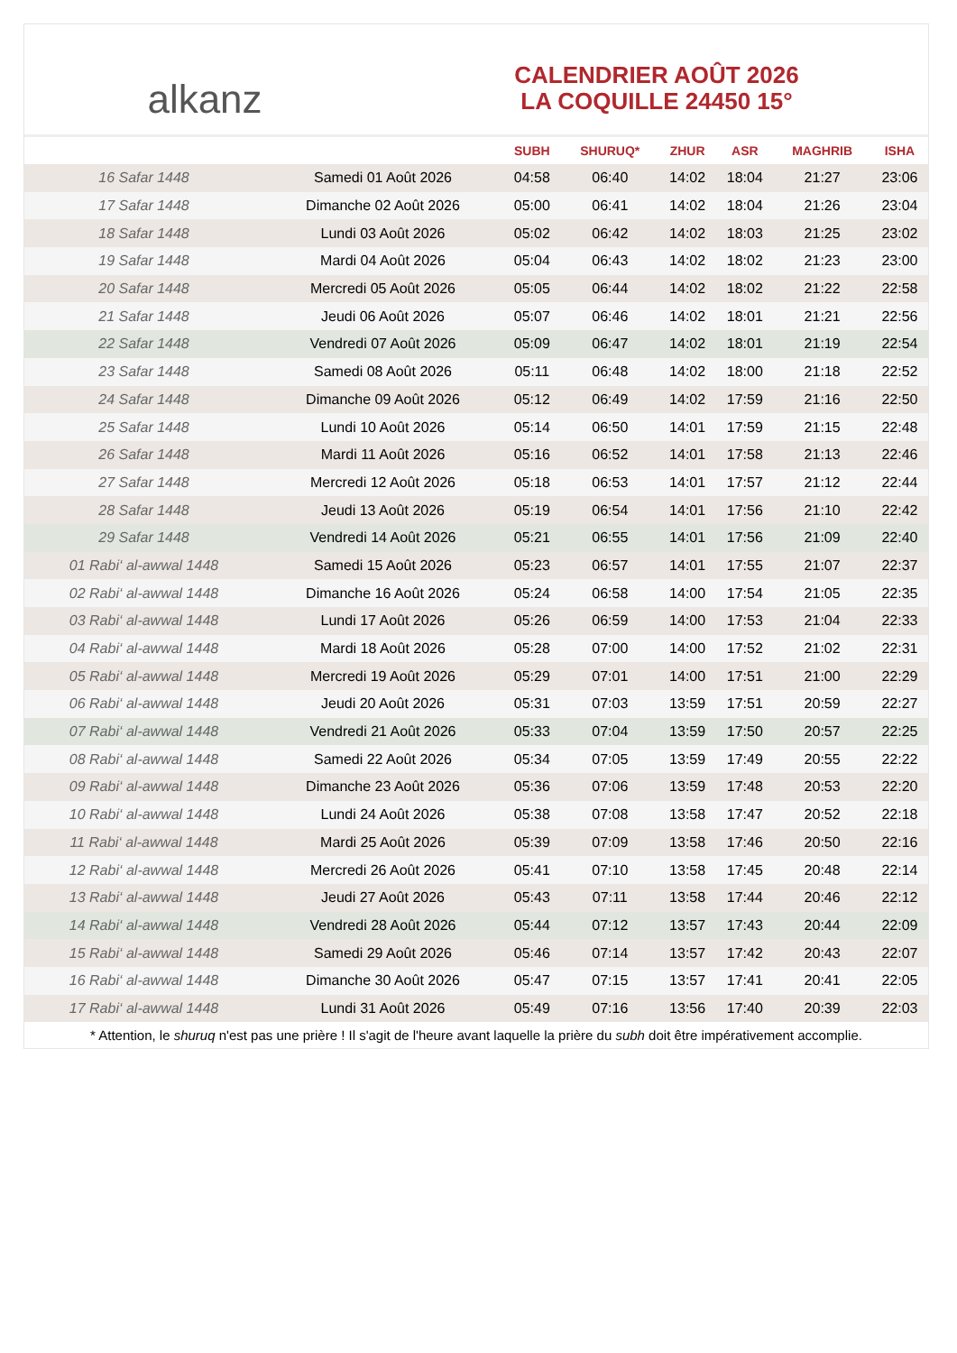alkanz
CALENDRIER AOÛT 2026
LA COQUILLE 24450 15°
| | | SUBH | SHURUQ* | ZHUR | ASR | MAGHRIB | ISHA |
| --- | --- | --- | --- | --- | --- | --- | --- |
| 16 Safar 1448 | Samedi 01 Août 2026 | 04:58 | 06:40 | 14:02 | 18:04 | 21:27 | 23:06 |
| 17 Safar 1448 | Dimanche 02 Août 2026 | 05:00 | 06:41 | 14:02 | 18:04 | 21:26 | 23:04 |
| 18 Safar 1448 | Lundi 03 Août 2026 | 05:02 | 06:42 | 14:02 | 18:03 | 21:25 | 23:02 |
| 19 Safar 1448 | Mardi 04 Août 2026 | 05:04 | 06:43 | 14:02 | 18:02 | 21:23 | 23:00 |
| 20 Safar 1448 | Mercredi 05 Août 2026 | 05:05 | 06:44 | 14:02 | 18:02 | 21:22 | 22:58 |
| 21 Safar 1448 | Jeudi 06 Août 2026 | 05:07 | 06:46 | 14:02 | 18:01 | 21:21 | 22:56 |
| 22 Safar 1448 | Vendredi 07 Août 2026 | 05:09 | 06:47 | 14:02 | 18:01 | 21:19 | 22:54 |
| 23 Safar 1448 | Samedi 08 Août 2026 | 05:11 | 06:48 | 14:02 | 18:00 | 21:18 | 22:52 |
| 24 Safar 1448 | Dimanche 09 Août 2026 | 05:12 | 06:49 | 14:02 | 17:59 | 21:16 | 22:50 |
| 25 Safar 1448 | Lundi 10 Août 2026 | 05:14 | 06:50 | 14:01 | 17:59 | 21:15 | 22:48 |
| 26 Safar 1448 | Mardi 11 Août 2026 | 05:16 | 06:52 | 14:01 | 17:58 | 21:13 | 22:46 |
| 27 Safar 1448 | Mercredi 12 Août 2026 | 05:18 | 06:53 | 14:01 | 17:57 | 21:12 | 22:44 |
| 28 Safar 1448 | Jeudi 13 Août 2026 | 05:19 | 06:54 | 14:01 | 17:56 | 21:10 | 22:42 |
| 29 Safar 1448 | Vendredi 14 Août 2026 | 05:21 | 06:55 | 14:01 | 17:56 | 21:09 | 22:40 |
| 01 Rabi‘ al-awwal 1448 | Samedi 15 Août 2026 | 05:23 | 06:57 | 14:01 | 17:55 | 21:07 | 22:37 |
| 02 Rabi‘ al-awwal 1448 | Dimanche 16 Août 2026 | 05:24 | 06:58 | 14:00 | 17:54 | 21:05 | 22:35 |
| 03 Rabi‘ al-awwal 1448 | Lundi 17 Août 2026 | 05:26 | 06:59 | 14:00 | 17:53 | 21:04 | 22:33 |
| 04 Rabi‘ al-awwal 1448 | Mardi 18 Août 2026 | 05:28 | 07:00 | 14:00 | 17:52 | 21:02 | 22:31 |
| 05 Rabi‘ al-awwal 1448 | Mercredi 19 Août 2026 | 05:29 | 07:01 | 14:00 | 17:51 | 21:00 | 22:29 |
| 06 Rabi‘ al-awwal 1448 | Jeudi 20 Août 2026 | 05:31 | 07:03 | 13:59 | 17:51 | 20:59 | 22:27 |
| 07 Rabi‘ al-awwal 1448 | Vendredi 21 Août 2026 | 05:33 | 07:04 | 13:59 | 17:50 | 20:57 | 22:25 |
| 08 Rabi‘ al-awwal 1448 | Samedi 22 Août 2026 | 05:34 | 07:05 | 13:59 | 17:49 | 20:55 | 22:22 |
| 09 Rabi‘ al-awwal 1448 | Dimanche 23 Août 2026 | 05:36 | 07:06 | 13:59 | 17:48 | 20:53 | 22:20 |
| 10 Rabi‘ al-awwal 1448 | Lundi 24 Août 2026 | 05:38 | 07:08 | 13:58 | 17:47 | 20:52 | 22:18 |
| 11 Rabi‘ al-awwal 1448 | Mardi 25 Août 2026 | 05:39 | 07:09 | 13:58 | 17:46 | 20:50 | 22:16 |
| 12 Rabi‘ al-awwal 1448 | Mercredi 26 Août 2026 | 05:41 | 07:10 | 13:58 | 17:45 | 20:48 | 22:14 |
| 13 Rabi‘ al-awwal 1448 | Jeudi 27 Août 2026 | 05:43 | 07:11 | 13:58 | 17:44 | 20:46 | 22:12 |
| 14 Rabi‘ al-awwal 1448 | Vendredi 28 Août 2026 | 05:44 | 07:12 | 13:57 | 17:43 | 20:44 | 22:09 |
| 15 Rabi‘ al-awwal 1448 | Samedi 29 Août 2026 | 05:46 | 07:14 | 13:57 | 17:42 | 20:43 | 22:07 |
| 16 Rabi‘ al-awwal 1448 | Dimanche 30 Août 2026 | 05:47 | 07:15 | 13:57 | 17:41 | 20:41 | 22:05 |
| 17 Rabi‘ al-awwal 1448 | Lundi 31 Août 2026 | 05:49 | 07:16 | 13:56 | 17:40 | 20:39 | 22:03 |
* Attention, le shuruq n'est pas une prière ! Il s'agit de l'heure avant laquelle la prière du subh doit être impérativement accomplie.